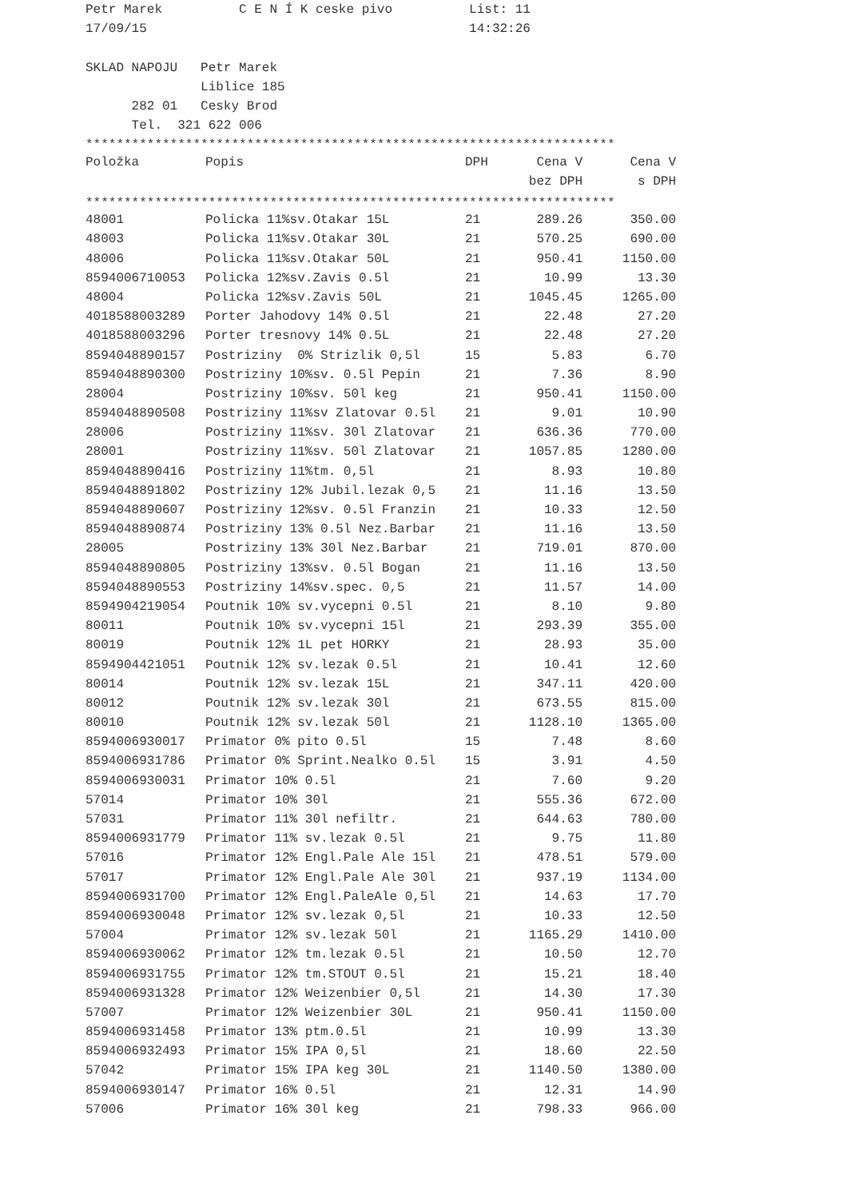Petr Marek          C E N Í K ceske pivo          List: 11
17/09/15                                          14:32:26

SKLAD NAPOJU   Petr Marek
               Liblice 185
      282 01   Cesky Brod
      Tel.  321 622 006
*********************************************************************
| Položka | Popis | DPH | Cena V | Cena V |
| --- | --- | --- | --- | --- |
| | | | bez DPH | s DPH |
*********************************************************************
| 48001 | Policka 11%sv.Otakar 15L | 21 | 289.26 | 350.00 |
| 48003 | Policka 11%sv.Otakar 30L | 21 | 570.25 | 690.00 |
| 48006 | Policka 11%sv.Otakar 50L | 21 | 950.41 | 1150.00 |
| 8594006710053 | Policka 12%sv.Zavis 0.5l | 21 | 10.99 | 13.30 |
| 48004 | Policka 12%sv.Zavis 50L | 21 | 1045.45 | 1265.00 |
| 4018588003289 | Porter Jahodovy 14% 0.5l | 21 | 22.48 | 27.20 |
| 4018588003296 | Porter tresnovy 14% 0.5L | 21 | 22.48 | 27.20 |
| 8594048890157 | Postriziny 0% Strizlik 0,5l | 15 | 5.83 | 6.70 |
| 8594048890300 | Postriziny 10%sv. 0.5l Pepin | 21 | 7.36 | 8.90 |
| 28004 | Postriziny 10%sv. 50l keg | 21 | 950.41 | 1150.00 |
| 8594048890508 | Postriziny 11%sv Zlatovar 0.5l | 21 | 9.01 | 10.90 |
| 28006 | Postriziny 11%sv. 30l Zlatovar | 21 | 636.36 | 770.00 |
| 28001 | Postriziny 11%sv. 50l Zlatovar | 21 | 1057.85 | 1280.00 |
| 8594048890416 | Postriziny 11%tm. 0,5l | 21 | 8.93 | 10.80 |
| 8594048891802 | Postriziny 12% Jubil.lezak 0,5 | 21 | 11.16 | 13.50 |
| 8594048890607 | Postriziny 12%sv. 0.5l Franzin | 21 | 10.33 | 12.50 |
| 8594048890874 | Postriziny 13% 0.5l Nez.Barbar | 21 | 11.16 | 13.50 |
| 28005 | Postriziny 13% 30l Nez.Barbar | 21 | 719.01 | 870.00 |
| 8594048890805 | Postriziny 13%sv. 0.5l Bogan | 21 | 11.16 | 13.50 |
| 8594048890553 | Postriziny 14%sv.spec. 0,5 | 21 | 11.57 | 14.00 |
| 8594904219054 | Poutnik 10% sv.vycepni 0.5l | 21 | 8.10 | 9.80 |
| 80011 | Poutnik 10% sv.vycepni 15l | 21 | 293.39 | 355.00 |
| 80019 | Poutnik 12% 1L pet HORKY | 21 | 28.93 | 35.00 |
| 8594904421051 | Poutnik 12% sv.lezak 0.5l | 21 | 10.41 | 12.60 |
| 80014 | Poutnik 12% sv.lezak 15L | 21 | 347.11 | 420.00 |
| 80012 | Poutnik 12% sv.lezak 30l | 21 | 673.55 | 815.00 |
| 80010 | Poutnik 12% sv.lezak 50l | 21 | 1128.10 | 1365.00 |
| 8594006930017 | Primator 0% pito 0.5l | 15 | 7.48 | 8.60 |
| 8594006931786 | Primator 0% Sprint.Nealko 0.5l | 15 | 3.91 | 4.50 |
| 8594006930031 | Primator 10% 0.5l | 21 | 7.60 | 9.20 |
| 57014 | Primator 10% 30l | 21 | 555.36 | 672.00 |
| 57031 | Primator 11% 30l nefiltr. | 21 | 644.63 | 780.00 |
| 8594006931779 | Primator 11% sv.lezak 0.5l | 21 | 9.75 | 11.80 |
| 57016 | Primator 12% Engl.Pale Ale 15l | 21 | 478.51 | 579.00 |
| 57017 | Primator 12% Engl.Pale Ale 30l | 21 | 937.19 | 1134.00 |
| 8594006931700 | Primator 12% Engl.PaleAle 0,5l | 21 | 14.63 | 17.70 |
| 8594006930048 | Primator 12% sv.lezak 0,5l | 21 | 10.33 | 12.50 |
| 57004 | Primator 12% sv.lezak 50l | 21 | 1165.29 | 1410.00 |
| 8594006930062 | Primator 12% tm.lezak 0.5l | 21 | 10.50 | 12.70 |
| 8594006931755 | Primator 12% tm.STOUT 0.5l | 21 | 15.21 | 18.40 |
| 8594006931328 | Primator 12% Weizenbier 0,5l | 21 | 14.30 | 17.30 |
| 57007 | Primator 12% Weizenbier 30L | 21 | 950.41 | 1150.00 |
| 8594006931458 | Primator 13% ptm.0.5l | 21 | 10.99 | 13.30 |
| 8594006932493 | Primator 15% IPA 0,5l | 21 | 18.60 | 22.50 |
| 57042 | Primator 15% IPA keg 30L | 21 | 1140.50 | 1380.00 |
| 8594006930147 | Primator 16% 0.5l | 21 | 12.31 | 14.90 |
| 57006 | Primator 16% 30l keg | 21 | 798.33 | 966.00 |